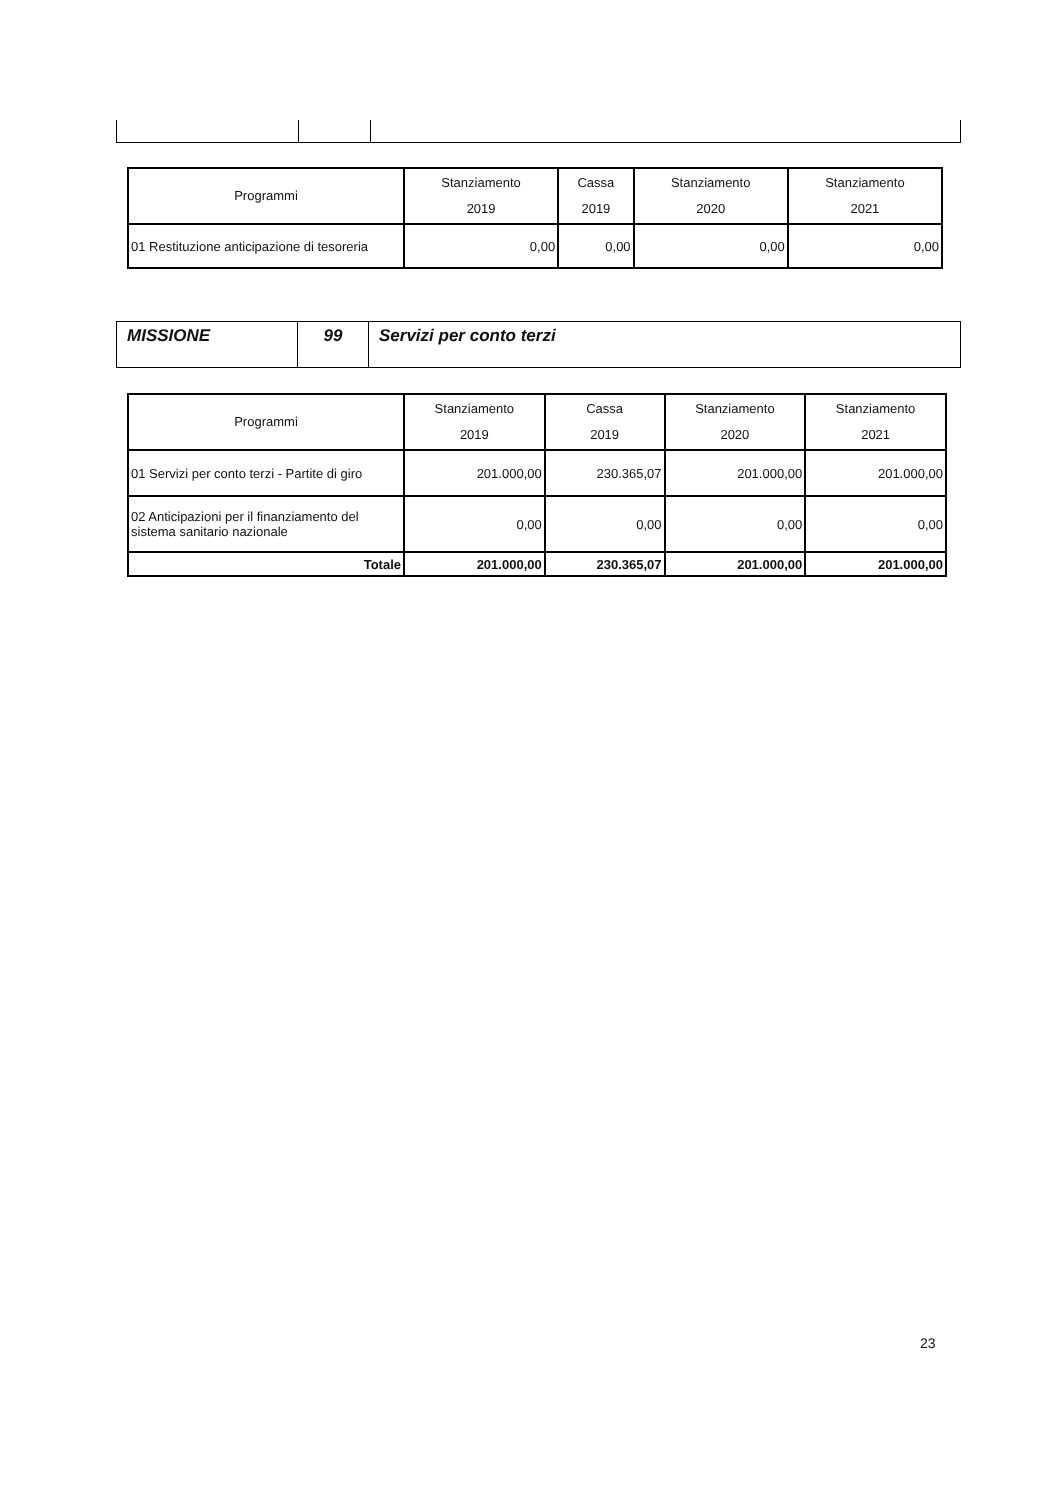| Programmi | Stanziamento 2019 | Cassa 2019 | Stanziamento 2020 | Stanziamento 2021 |
| --- | --- | --- | --- | --- |
| 01 Restituzione anticipazione di tesoreria | 0,00 | 0,00 | 0,00 | 0,00 |
| MISSIONE | 99 | Servizi per conto terzi |
| Programmi | Stanziamento 2019 | Cassa 2019 | Stanziamento 2020 | Stanziamento 2021 |
| --- | --- | --- | --- | --- |
| 01 Servizi per conto terzi - Partite di giro | 201.000,00 | 230.365,07 | 201.000,00 | 201.000,00 |
| 02 Anticipazioni per il finanziamento del sistema sanitario nazionale | 0,00 | 0,00 | 0,00 | 0,00 |
| Totale | 201.000,00 | 230.365,07 | 201.000,00 | 201.000,00 |
23